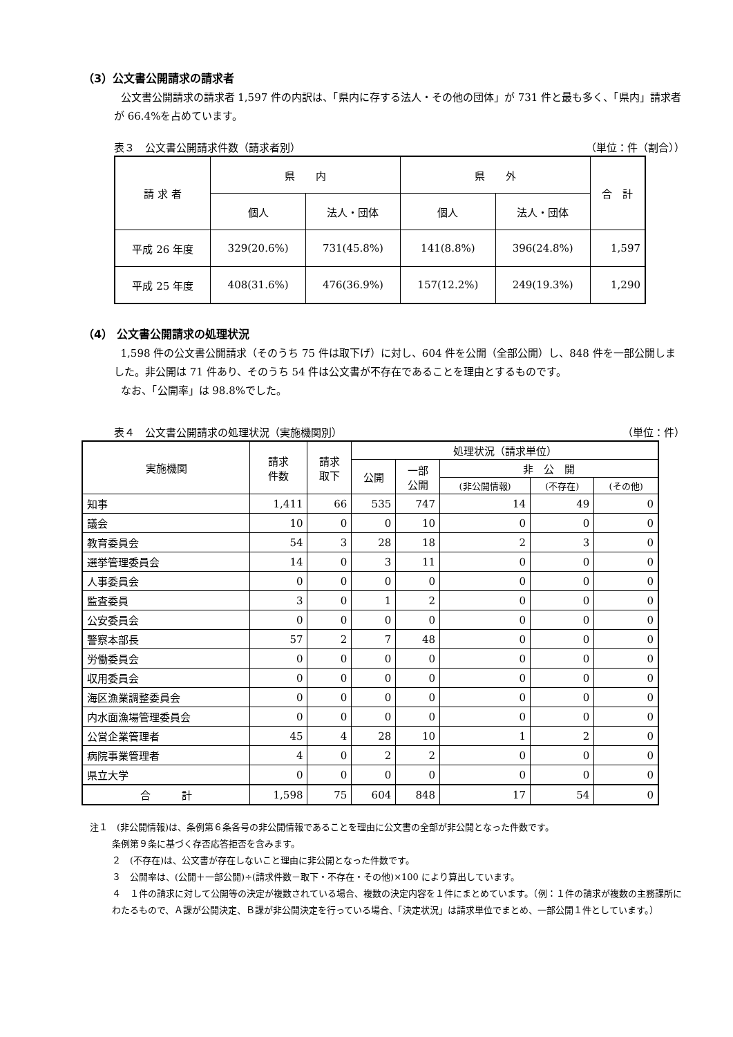（3）公文書公開請求の請求者
公文書公開請求の請求者 1,597 件の内訳は、「県内に存する法人・その他の団体」が 731 件と最も多く、「県内」請求者が 66.4%を占めています。
表３　公文書公開請求件数（請求者別） （単位：件（割合））
| 請 求 者 | 県 内 | | 県 外 | | 合 計 |
| --- | --- | --- | --- | --- | --- |
| | 個人 | 法人・団体 | 個人 | 法人・団体 | |
| 平成 26 年度 | 329(20.6%) | 731(45.8%) | 141(8.8%) | 396(24.8%) | 1,597 |
| 平成 25 年度 | 408(31.6%) | 476(36.9%) | 157(12.2%) | 249(19.3%) | 1,290 |
（4） 公文書公開請求の処理状況
1,598 件の公文書公開請求（そのうち 75 件は取下げ）に対し、604 件を公開（全部公開）し、848 件を一部公開しました。非公開は 71 件あり、そのうち 54 件は公文書が不存在であることを理由とするものです。
なお、「公開率」は 98.8%でした。
表４　公文書公開請求の処理状況（実施機関別） （単位：件）
| 実施機関 | 請求 件数 | 請求 取下 | 処理状況（請求単位） | | | | |
| --- | --- | --- | --- | --- | --- | --- | --- |
| | | | 公開 | 一部 公開 | 非 公 開 | | |
| | | | | | (非公開情報) | (不存在) | (その他) |
| 知事 | 1,411 | 66 | 535 | 747 | 14 | 49 | 0 |
| 議会 | 10 | 0 | 0 | 10 | 0 | 0 | 0 |
| 教育委員会 | 54 | 3 | 28 | 18 | 2 | 3 | 0 |
| 選挙管理委員会 | 14 | 0 | 3 | 11 | 0 | 0 | 0 |
| 人事委員会 | 0 | 0 | 0 | 0 | 0 | 0 | 0 |
| 監査委員 | 3 | 0 | 1 | 2 | 0 | 0 | 0 |
| 公安委員会 | 0 | 0 | 0 | 0 | 0 | 0 | 0 |
| 警察本部長 | 57 | 2 | 7 | 48 | 0 | 0 | 0 |
| 労働委員会 | 0 | 0 | 0 | 0 | 0 | 0 | 0 |
| 収用委員会 | 0 | 0 | 0 | 0 | 0 | 0 | 0 |
| 海区漁業調整委員会 | 0 | 0 | 0 | 0 | 0 | 0 | 0 |
| 内水面漁場管理委員会 | 0 | 0 | 0 | 0 | 0 | 0 | 0 |
| 公営企業管理者 | 45 | 4 | 28 | 10 | 1 | 2 | 0 |
| 病院事業管理者 | 4 | 0 | 2 | 2 | 0 | 0 | 0 |
| 県立大学 | 0 | 0 | 0 | 0 | 0 | 0 | 0 |
| 合 計 | 1,598 | 75 | 604 | 848 | 17 | 54 | 0 |
注１　(非公開情報)は、条例第６条各号の非公開情報であることを理由に公文書の全部が非公開となった件数です。
条例第９条に基づく存否応答拒否を含みます。
２　(不存在)は、公文書が存在しないこと理由に非公開となった件数です。
３　公開率は、(公開＋一部公開)÷(請求件数－取下・不存在・その他)×100 により算出しています。
４　１件の請求に対して公開等の決定が複数されている場合、複数の決定内容を１件にまとめています。（例：１件の請求が複数の主務課所にわたるもので、Ａ課が公開決定、Ｂ課が非公開決定を行っている場合、「決定状況」は請求単位でまとめ、一部公開１件としています。）